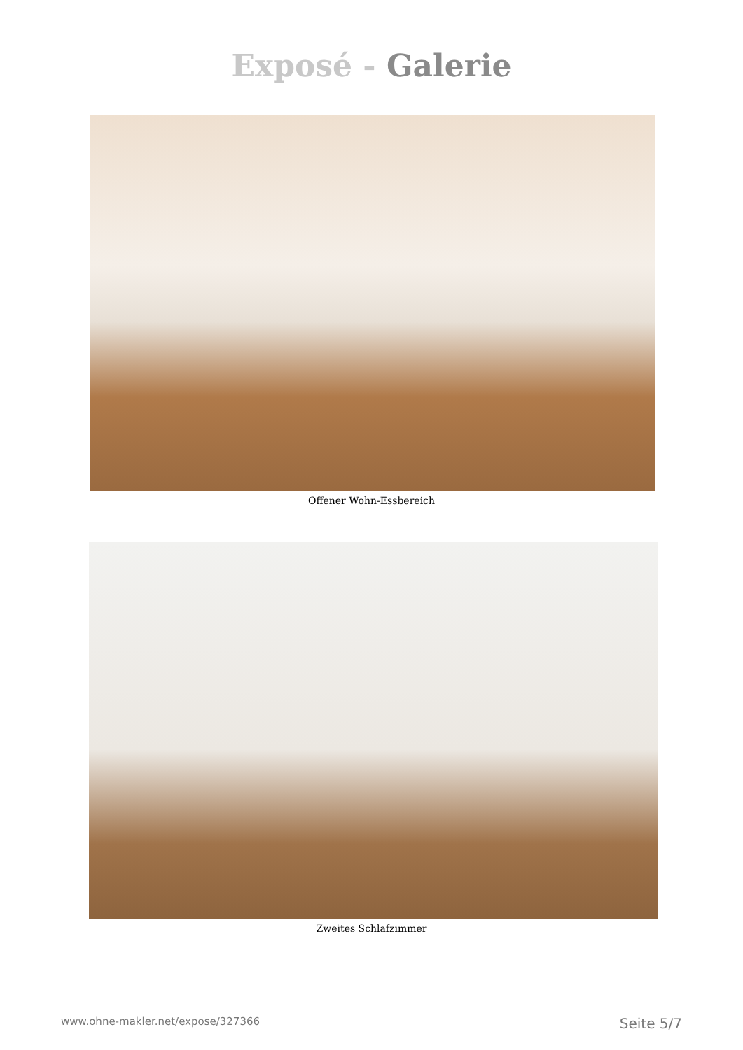Exposé - Galerie
Offener Wohn-Essbereich
Zweites Schlafzimmer
www.ohne-makler.net/expose/327366 Seite 5/7